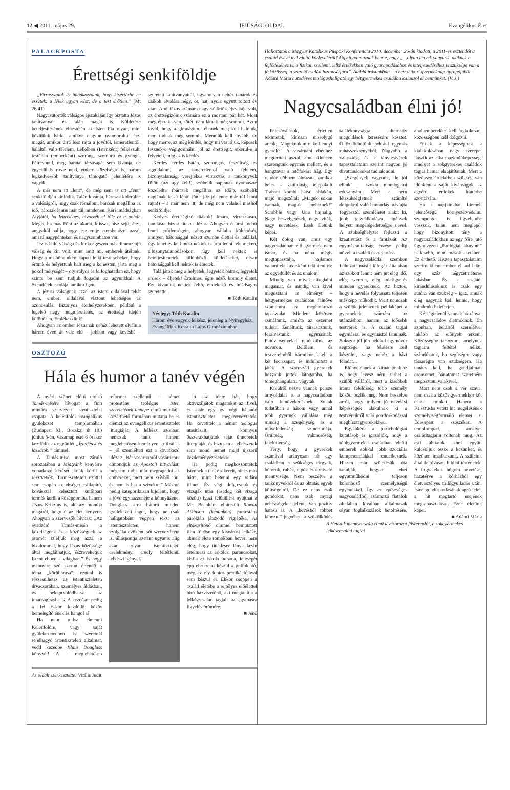12 ◀ 2011. május 29. IFJÚSÁGI OLDAL Evangélikus Élet
PALACKPOSTA
Érettségi senkiföldje
„Virrasszatok és imádkozzatok, hogy kísértésbe ne essetek: a lélek ugyan kész, de a test erőtlen.” (Mt 26,41)
Nagycsütörtök válságos éjszakáján így biztatta Jézus tanítványait és talán magát is. Küldetése beteljesítésének előestéjén az Isten Fia olyan, mint közülünk bárki, amikor nagyon nyomorultul érzi magát, amikor úrrá lesz rajta a jövőtől, ismeretlentől, haláltól való félelem. Lelkében (Istenként) felkészült, testében (emberként) szorong, szomorú és gyönge. Félrevonul, még barátai társaságát sem kívánja, de egyedül is rossz neki, emberi közelségre is, három legkedvesebb tanítványa támogató jelenlétére is vágyik.
A már nem itt „lent”, de még nem is ott „fent” senkiföldjén kínlódik. Talán kívánja, bárcsak kiderülne a valóságról, hogy csak rémálom, bárcsak megállna az idő, bárcsak lenne már túl mindenen. Kéri imádságban Atyjától, ha lehetséges, távozzék el tőle ez a pohár. Mégis, ha más Fönt az akarat, kiissza, hisz sejti, érzi, angyaltól hallja, hogy lesz ereje szembenézni azzal, ami rá nagypénteken és nagyszombaton vár.
Jézus lelki válsága és kínja egészen más dimenziójú válság és kín volt, mint amit mi, emberek átélünk. Hogy a mi bűneinkért kapott lelki-testi sebeket, hogy értünk és helyettünk halt meg a kereszten, járta meg a pokol mélységét – oly súlyos és felfoghatatlan ez, hogy szinte be sem tudjuk fogadni az agyunkkal. A Szentlélek csodája, amikor igen.
A jézusi válságnak ezzel az isteni oldalával tehát nem, emberi oldalával viszont lehetséges az azonosulás. Bizonyos élethelyzetekben, például a legelső nagy megmérettetés, az érettségi idején különösen. Emlékezzünk!
Ahogyan az ember Jézusnak nehéz lehetett elválnia három éven át vele élő – jobban vagy kevésbé – szeretett tanítványaitól, ugyanolyan nehéz tanárok és diákok elválása négy, öt, hat, nyolc együtt töltött év után. Ami Jézus számára nagycsütörtök éjszakája volt, az érettségizőink számára ez a mostani pár hét. Most még éjszaka van, sötét, nem látnak még semmit. Azon kívül, hogy a gimnáziumi életnek meg kell halniuk, nem tudnak még semmit. Menniük kell tovább, de hogy merre, az még kérdés, hogy mi vár rájuk, képesek lesznek-e végigcsinálni jól az érettségit, sikerül-e a felvételi, még az is kérdés.
Kérdés kérdés hátán, szorongás, feszültség és aggodalom, az ismeretlentől való félelem, bizonytalanság, verejtékes virrasztás a tankönyvek fölött (azt úgy kell!), szóbelik napjának nyomasztó közeledte (bárcsak megállna az idő!), szóbelik napjának lassú léptű jötte (de jó lenne már túl lenni rajta!) – a már nem itt, de még nem valahol máshol senkiföldje.
Kedves érettségiző diákok! Imára, virrasztásra, tanulásra biztat titeket Jézus. Ahogyan ő úrrá tudott lenni erőtlenségein, ahogyan vállalta küldetését, amilyen bátorsággal nézett szembe élettel és halállal, úgy lehet és kell most nektek is úrrá lenni félelmeken, elbizonytalanodásokon, úgy kell nektek is beteljesítenetek különböző küldetéseket, olyan bátorsággal kell nektek is élnetek.
Találjátok meg a helyetek, legyetek bátrak, legyetek erősek – éljetek! Értelmes, égre néző, komoly életet. Ezt kívánjuk nektek féltő, emlékező és imádságos szeretettel.
■ Tóth Katalin
Névjegy: Tóth Katalin
Három éve vagyok lelkész, jelenleg a Nyíregyházi Evangélikus Kossuth Lajos Gimnáziumban.
OSZTOZÓ
Hála és humor a tanév végén
A nyári szünet előtti utolsó Tamás-misére hívogat a finn mintára szervezett istentisztelet csapata. A kelenföldi evangélikus gyülekezet templomában (Budapest XI., Bocskai út 10.) június 5-én, vasárnap este 6 órakor kezdődik az együttlét „Ízleljétek és lássátok!” címmel.
A Tamás-mise most záruló sorozatában a Miatyánk kenyérre vonatkozó kérését járták körül a résztvevők. Természetesen ezúttal sem csupán az éhséget csillapító, kovásszal kelesztett sütőipari termék kerül a középpontba, hanem Jézus Krisztus is, aki azt mondja magáról, hogy ő az élet kenyere. Ahogyan a szervezők hívnak: „Az évadzáró Tamás-misén a közelségnek és a közösségnek az örömét ízleljük meg azzal a bizalommal, hogy Jézus közössége által megláthatjuk, észrevehetjük Istent ebben a világban.” És hogy mennyire szó szerint értendő a téma „körüljárása”: ezúttal is részesülhetsz az istentiszteleten úrvacsorában, személyes áldásban, és bekapcsolódhatsz az imádságírásba is. A kezdésre pedig a fél 6-kor kezdődő közös bemelegítő éneklés hangol rá.
Ha nem tudsz elmenni Kelenföldre, vagy saját gyülekezetedben is szeretnél rendhagyó istentiszteleti alkalmat, vedd kezedbe Klaus Douglass könyvét! A – meglehetősen reformer szellemű – német protestáns teológus Isten szeretetének ünnepe című munkája közérthető formában mutatja be és elemzi az evangélikus istentisztelet liturgiáját. A lelkész azonban nemcsak tanít, hanem meglehetősen keményen kritizál is – jól szemlélteti ezt a következő idézet: „Bár vasárnapról vasárnapra elmondjuk az Apostoli hitvallást, mégsem tudja már megragadni az embereket, mert nem szívből jön, és nem is hat a szívekre.” Máshol pedig kategorikusan kijelenti, hogy a jövő egyházzenéje a könnyűzene. Douglass arra bátorít minden gyülekezeti tagot, hogy ne csak hallgatóként vegyen részt az istentiszteleten, hanem szolgálattevőként, sőt szervezőként is, álláspontja szerint ugyanis alig akad olyan istentiszteleti cselekmény, amely feltétlenül lelkészt igényel.
Itt az ideje hát, hogy aktivizáljátok magatokat az ifivel, és akár egy év végi hálaadó istentiszteletet megszervezzetek. Ha követitek a német teológus utasításait, könnyen összerakhatjátok saját ünnepetek liturgiáját, és biztosan a lelkészetek sem mond nemet majd újszerű kezdeményezésetekre.
Ha pedig megköszöntétek Istennek a tanév sikereit, nincs más hátra, mint betenni egy vidám filmet. Év végi dolgozatok és vizsgák után (esetleg két vizsga között) igazi felüdülést nyújthat a Mr. Beanként elhíresült Rowan Atkinson (képünkön) protestáns parókián játszódó vígjátéka. Az eltakarítónő címmel bemutatott film főhőse egy kisvárosi lelkész, akinek élete romokban hever: nem elég, hogy tinédzser lánya lazán értelmezi az erkölcsi parancsokat, kisfia az iskola bohóca, feleségét épp elszeretni készül a golfoktató, még az oly fontos prédikációjával sem készül el. Ekkor csöppen a család életébe a rejtélyes előélettel bíró házvezetőnő, aki megtanítja a lelkészcsalád tagjait az egymásra figyelés örömére.
■ Jenő
Az oldalt szerkesztette: Vitális Judit
Hallottatok a Magyar Katolikus Püspöki Konferencia 2010. december 26-án kiadott, a 2011-es esztendőt a család évévé nyilvánító körleveléről? Úgy fogalmaznak benne, hogy „…olyan lények vagyunk, akiknek a fejlődéséhez is, a fizikai, szellemi, lelki értékekben való gyarapodásához és kiteljesedéséhez is szüksége van a jó közösség, a szerető család biztonságára”. Alábbi írásunkban – a nemzetközi gyermeknap apropójából – Adámi Mária hatodéves teológushallgató egy hétgyermekes családba kalauzol el bennünket. (V. J.)
Nagycsaládban élni jó!
Fejcsóválások, értetlen tekintetek, kínosan mosolygó arcok. „Maguknak mire kell ennyi gyerek?” A vasárnapi ebédhez megterített asztal, ahol kilencen szorongunk egymás mellett, és a hangzavar a tetőfokára hág. Egy rendőr döbbent ábrázata, amikor beles a zsúfolásig telepakolt Trabant kombi hátsó ablakán, majd megszólal: „Maguk sokan vannak, maguk mehetnek!” Scrabble vagy Uno hajnalig. Nagy beszélgetések, nagy viták, nagy nevetések. Ezek életünk képei.
Két dolog van, amit egy nagycsaládban élő gyermek nem ismer, és ha néha mégis megtapasztalja, hajlamos valamiféle luxusként tekinteni rá: az egyedüllét és az unalom.
Mindig van mivel elfoglalni magamat, és mindig van kivel megosztani az élményt – hétgyermekes családban felnőve számomra ez meghatározó tapasztalat. Mindent közösen csináltunk, amióta az eszemet tudom. Zenéltünk, társasoztunk, felolvastunk egymásnak. Futóversenyeket rendeztünk az udvaron. Belőlem és testvéreimből bármikor kitelt a két focicsapat, és indulhatott a játék! A szomszéd gyerekek hozzánk jöttek látogatóba, ha tömeghangulatra vágytak.
Kívülről nézve vannak persze árnyoldalai is a nagycsaládban való felnövekedésnek. Sokak tudatában a három vagy annál több gyermek vállalása még mindig a szegénység és a műveletlenség szinonimája. Őrültség, vakmerőség, felelőtlenség.
Tény, hogy a gyerekek számával arányosan nő egy családban a szükséges tárgyak, bútorok, ruhák, cipők és ennivaló mennyisége. Nem beszélve a tankönyvekről és az oktatás egyéb költségeiről. De ez nem csak gondokat, nem csak anyagi nehézségeket jelent. Van pozitív hatása is. A „kevésből többet kihozni” jegyében a szűkölködés találékonyságra, alternatív megoldások keresésére késztet. Öltözködhetünk például egymás ruhásszekrényéből. Nagyobb a választék, és a lánytestvérek tapasztalataim szerint nagyon jó divattanácsokat tudnak adni.
„Szegények vagyunk, de jól élünk” – szokta mondogatni édesanyám. Mert a nem létszükségletnek számító dolgokról való lemondás másfajta fogyasztói szemléletet alakít ki, jobb gazdálkodásra, igények helyett megelégedettségre nevel. A szükséghelyzet fejleszti a kreativitást és a fantáziát. Az egymásrautaltság érzése pedig növeli a családi összetartást.
A nagycsaláddal szemben felhozott másik kifogás általában az szokott lenni: nem jut elég idő, elég szeretet, elég odafigyelés minden gyereknek. Az biztos, hogy a nevelés folyamata teljesen másképp működik. Mert nemcsak a szülők jelentenek példaképet a gyermekek számára az utánzáshoz, hanem az idősebb testvérek is. A család tagjai egymással és egymástól tanulnak. Sokszor jól jön például egy nővér segítsége, ha felelésre kell készülni, vagy nehéz a házi feladat…
Előnye ennek a szituációnak az is, hogy levesz némi terhet a szülők válláról, mert a kisebbek iránti felelősség több személy között oszlik meg. Nem beszélve arról, hogy milyen jó nevelési képességek alakulnak ki a testvéreikről való gondoskodással megbízott gyerekekben.
Egyébként a pszichológiai kutatások is igazolják, hogy a többgyermekes családban felnőtt emberek sokkal jobb szociális kompetenciákkal rendelkeznek. Hiszen már születésük óta tanulják, hogyan lehet együttműködni teljesen különböző személyiségű egyénekkel. Így az egészséges nagycsaládból származó fiatalok általában kiválóan alkalmasak olyan foglalkozások betöltésére, ahol emberekkel kell foglalkozni, közösségben kell dolgozni.
Ennek a képességnek a kialakulásában nagy szerepet játszik az alkalmazkodóképesség, amelyet a sokgyerekes családok tagjai hamar elsajátítanak. Mert a közösség érdekében szükség van időnként a saját kívánságok, az egyéni érdekek háttérbe szorítására.
Ha a napjainkban kiemelt jelentőségű környezetvédelmi szempontot is figyelembe vesszük, talán nem meglepő, hogy bizonyított tény: a nagycsaládokban az egy főre jutó úgynevezett „ökológiai lábnyom” is kisebb, mint mások esetében. Ez érthető. Hiszen tapasztalataim szerint kilenc ember el tud lakni egy száz négyzetméteres lakásban. És a családi kirándulásokhoz is csak egy autóra van szükség – igaz, annak elég nagynak kell lennie, hogy mindenki beleférjen.
Kétségtelenül vannak hátrányai a nagycsaládos életmódnak. Én azonban, belülről szemlélve, inkább az előnyeit érzem. Közösségbe tartozom, amelynek tagjaira feltétel nélkül számíthatok, ha segítségre vagy társaságra van szükségem. Ha tanács kell, ha gondjaimat, örömömet, bánatomat szeretném megosztani valakivel.
Mert nem csak a vér szava, nem csak a közös gyermekkor köt össze minket. Hanem a Krisztusba vetett hit megélésének személyiségformáló elemei is. Édesapám a szószéken. A templompad, amelyet családtagjaim töltenek meg. Az esti áhítatok, ahol együtt kulcsoljuk össze a kezünket, és közösen imádkozunk. A szüleink által felolvasott bibliai történetek. A fogyatékos húgom nevetése, hazatérve a kórházból egy életveszélyes tüdőgyulladás után. Isten gondoskodásának apró jelei, a hit megtartó erejének megtapasztalásai. Ezek életünk képei.
■ Adámi Mária
A Hetedik mennyország című tévésorozat főszereplői, a sokgyermekes lelkészcsalád tagjai